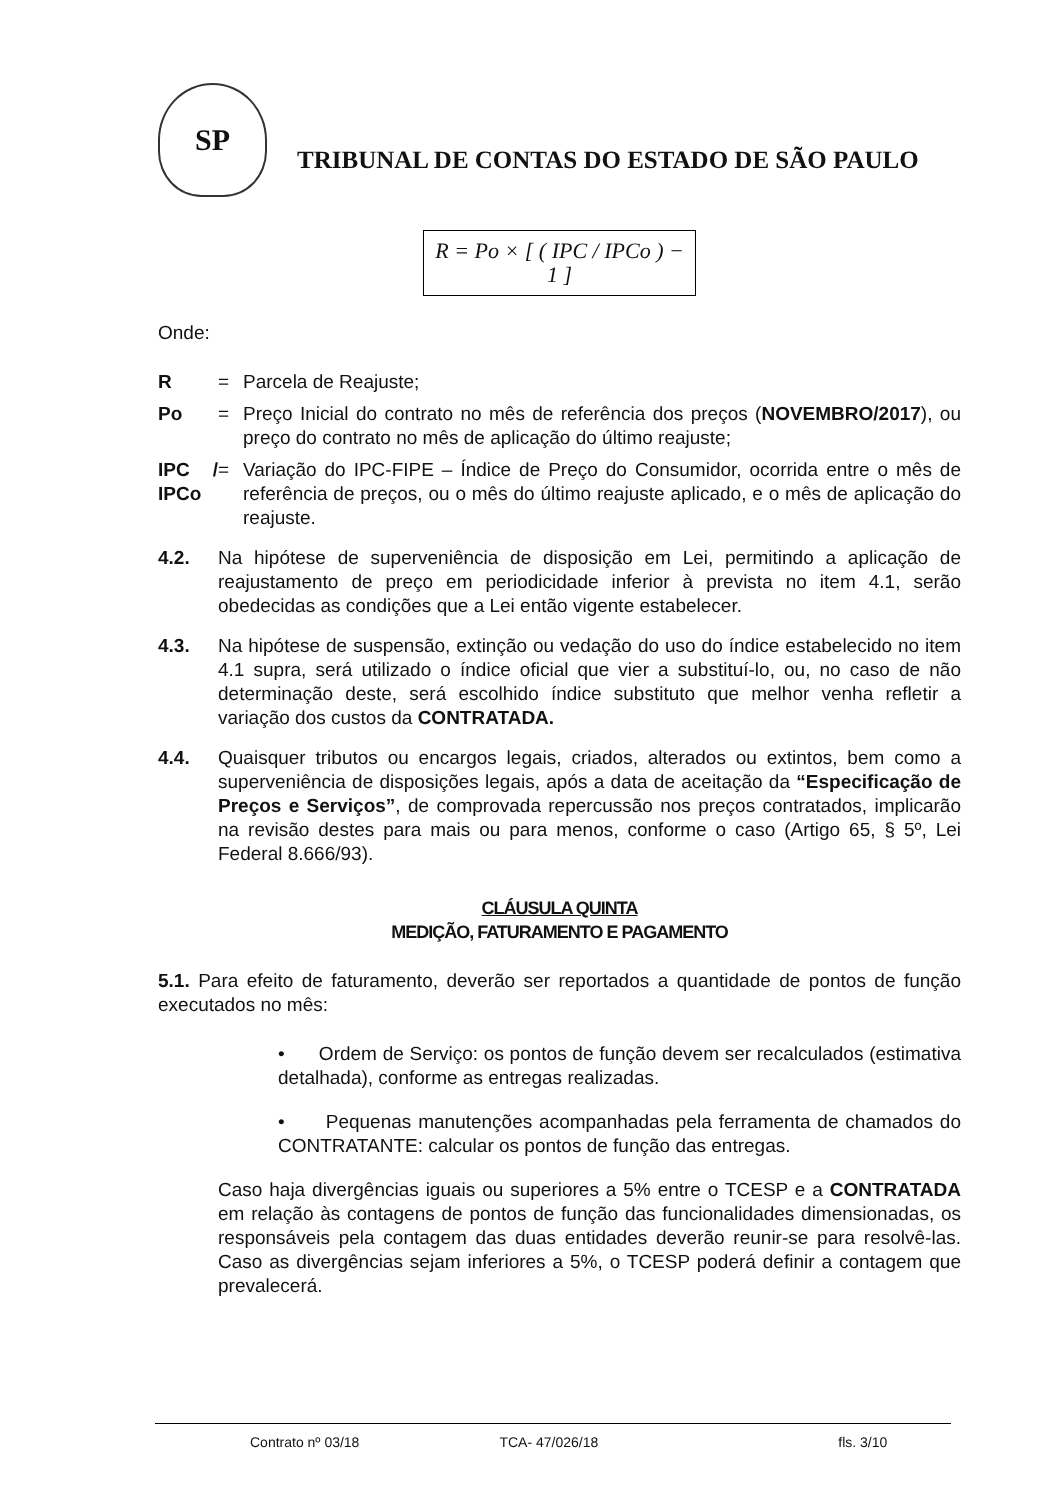SP
TRIBUNAL DE CONTAS DO ESTADO DE SÃO PAULO
R = Po × [ ( IPC / IPCo ) − 1 ]
Onde:
R = Parcela de Reajuste;
Po = Preço Inicial do contrato no mês de referência dos preços (NOVEMBRO/2017), ou preço do contrato no mês de aplicação do último reajuste;
IPC / IPCo = Variação do IPC-FIPE – Índice de Preço do Consumidor, ocorrida entre o mês de referência de preços, ou o mês do último reajuste aplicado, e o mês de aplicação do reajuste.
4.2. Na hipótese de superveniência de disposição em Lei, permitindo a aplicação de reajustamento de preço em periodicidade inferior à prevista no item 4.1, serão obedecidas as condições que a Lei então vigente estabelecer.
4.3. Na hipótese de suspensão, extinção ou vedação do uso do índice estabelecido no item 4.1 supra, será utilizado o índice oficial que vier a substituí-lo, ou, no caso de não determinação deste, será escolhido índice substituto que melhor venha refletir a variação dos custos da CONTRATADA.
4.4. Quaisquer tributos ou encargos legais, criados, alterados ou extintos, bem como a superveniência de disposições legais, após a data de aceitação da “Especificação de Preços e Serviços”, de comprovada repercussão nos preços contratados, implicarão na revisão destes para mais ou para menos, conforme o caso (Artigo 65, § 5º, Lei Federal 8.666/93).
CLÁUSULA QUINTA
MEDIÇÃO, FATURAMENTO E PAGAMENTO
5.1. Para efeito de faturamento, deverão ser reportados a quantidade de pontos de função executados no mês:
• Ordem de Serviço: os pontos de função devem ser recalculados (estimativa detalhada), conforme as entregas realizadas.
• Pequenas manutenções acompanhadas pela ferramenta de chamados do CONTRATANTE: calcular os pontos de função das entregas.
Caso haja divergências iguais ou superiores a 5% entre o TCESP e a CONTRATADA em relação às contagens de pontos de função das funcionalidades dimensionadas, os responsáveis pela contagem das duas entidades deverão reunir-se para resolvê-las. Caso as divergências sejam inferiores a 5%, o TCESP poderá definir a contagem que prevalecerá.
Contrato nº 03/18 TCA- 47/026/18 fls. 3/10